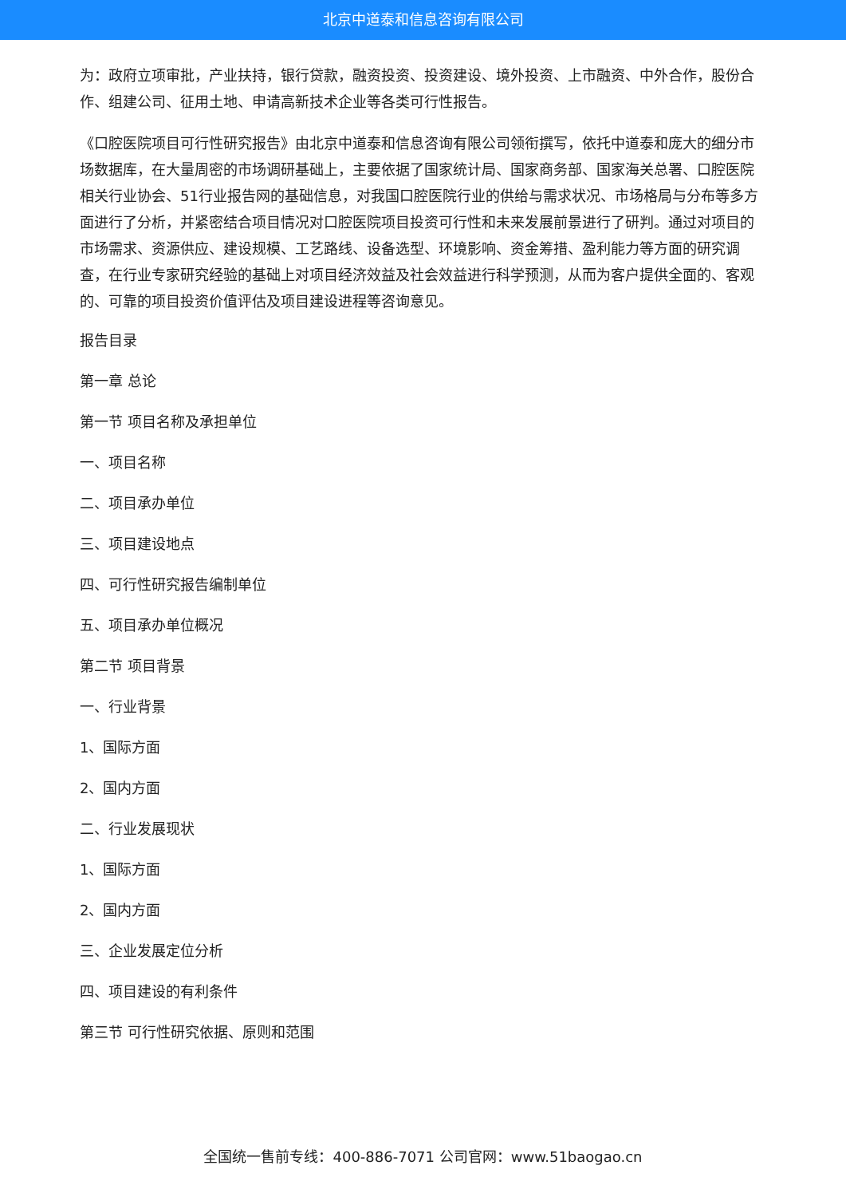北京中道泰和信息咨询有限公司
为：政府立项审批，产业扶持，银行贷款，融资投资、投资建设、境外投资、上市融资、中外合作，股份合作、组建公司、征用土地、申请高新技术企业等各类可行性报告。
《口腔医院项目可行性研究报告》由北京中道泰和信息咨询有限公司领衔撰写，依托中道泰和庞大的细分市场数据库，在大量周密的市场调研基础上，主要依据了国家统计局、国家商务部、国家海关总署、口腔医院相关行业协会、51行业报告网的基础信息，对我国口腔医院行业的供给与需求状况、市场格局与分布等多方面进行了分析，并紧密结合项目情况对口腔医院项目投资可行性和未来发展前景进行了研判。通过对项目的市场需求、资源供应、建设规模、工艺路线、设备选型、环境影响、资金筹措、盈利能力等方面的研究调查，在行业专家研究经验的基础上对项目经济效益及社会效益进行科学预测，从而为客户提供全面的、客观的、可靠的项目投资价值评估及项目建设进程等咨询意见。
报告目录
第一章 总论
第一节 项目名称及承担单位
一、项目名称
二、项目承办单位
三、项目建设地点
四、可行性研究报告编制单位
五、项目承办单位概况
第二节 项目背景
一、行业背景
1、国际方面
2、国内方面
二、行业发展现状
1、国际方面
2、国内方面
三、企业发展定位分析
四、项目建设的有利条件
第三节 可行性研究依据、原则和范围
全国统一售前专线：400-886-7071 公司官网：www.51baogao.cn